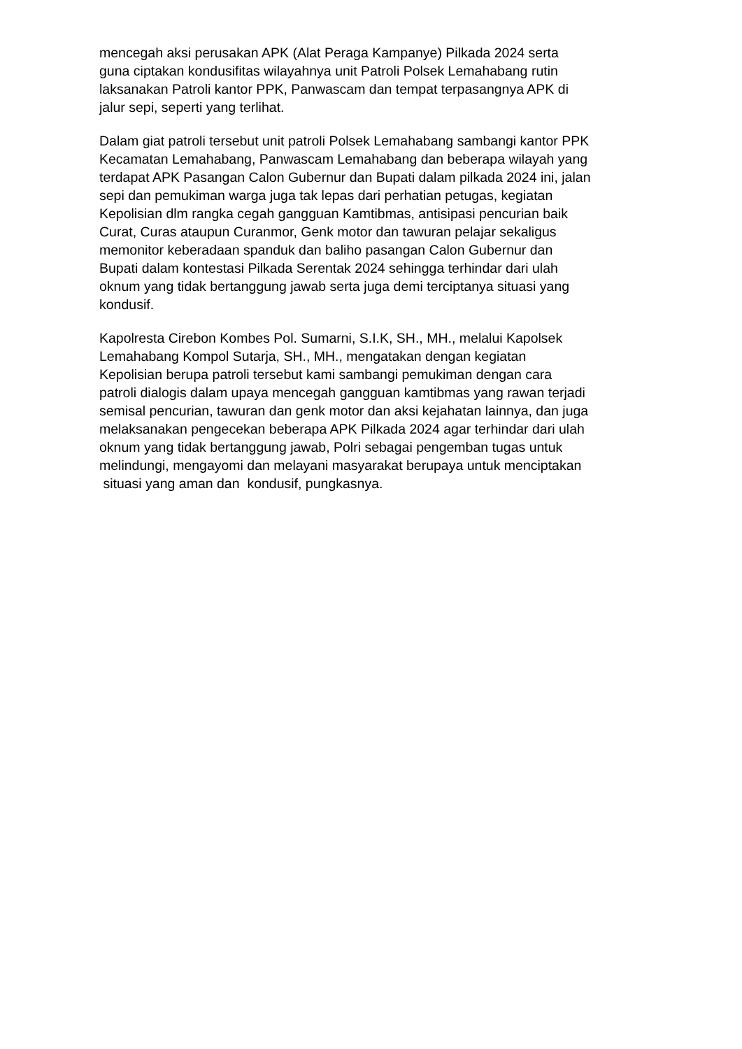mencegah aksi perusakan APK (Alat Peraga Kampanye) Pilkada 2024 serta
guna ciptakan kondusifitas wilayahnya unit Patroli Polsek Lemahabang rutin
laksanakan Patroli kantor PPK, Panwascam dan tempat terpasangnya APK di
jalur sepi, seperti yang terlihat.
Dalam giat patroli tersebut unit patroli Polsek Lemahabang sambangi kantor PPK
Kecamatan Lemahabang, Panwascam Lemahabang dan beberapa wilayah yang
terdapat APK Pasangan Calon Gubernur dan Bupati dalam pilkada 2024 ini, jalan
sepi dan pemukiman warga juga tak lepas dari perhatian petugas, kegiatan
Kepolisian dlm rangka cegah gangguan Kamtibmas, antisipasi pencurian baik
Curat, Curas ataupun Curanmor, Genk motor dan tawuran pelajar sekaligus
memonitor keberadaan spanduk dan baliho pasangan Calon Gubernur dan
Bupati dalam kontestasi Pilkada Serentak 2024 sehingga terhindar dari ulah
oknum yang tidak bertanggung jawab serta juga demi terciptanya situasi yang
kondusif.
Kapolresta Cirebon Kombes Pol. Sumarni, S.I.K, SH., MH., melalui Kapolsek
Lemahabang Kompol Sutarja, SH., MH., mengatakan dengan kegiatan
Kepolisian berupa patroli tersebut kami sambangi pemukiman dengan cara
patroli dialogis dalam upaya mencegah gangguan kamtibmas yang rawan terjadi
semisal pencurian, tawuran dan genk motor dan aksi kejahatan lainnya, dan juga
melaksanakan pengecekan beberapa APK Pilkada 2024 agar terhindar dari ulah
oknum yang tidak bertanggung jawab, Polri sebagai pengemban tugas untuk
melindungi, mengayomi dan melayani masyarakat berupaya untuk menciptakan
situasi yang aman dan kondusif, pungkasnya.